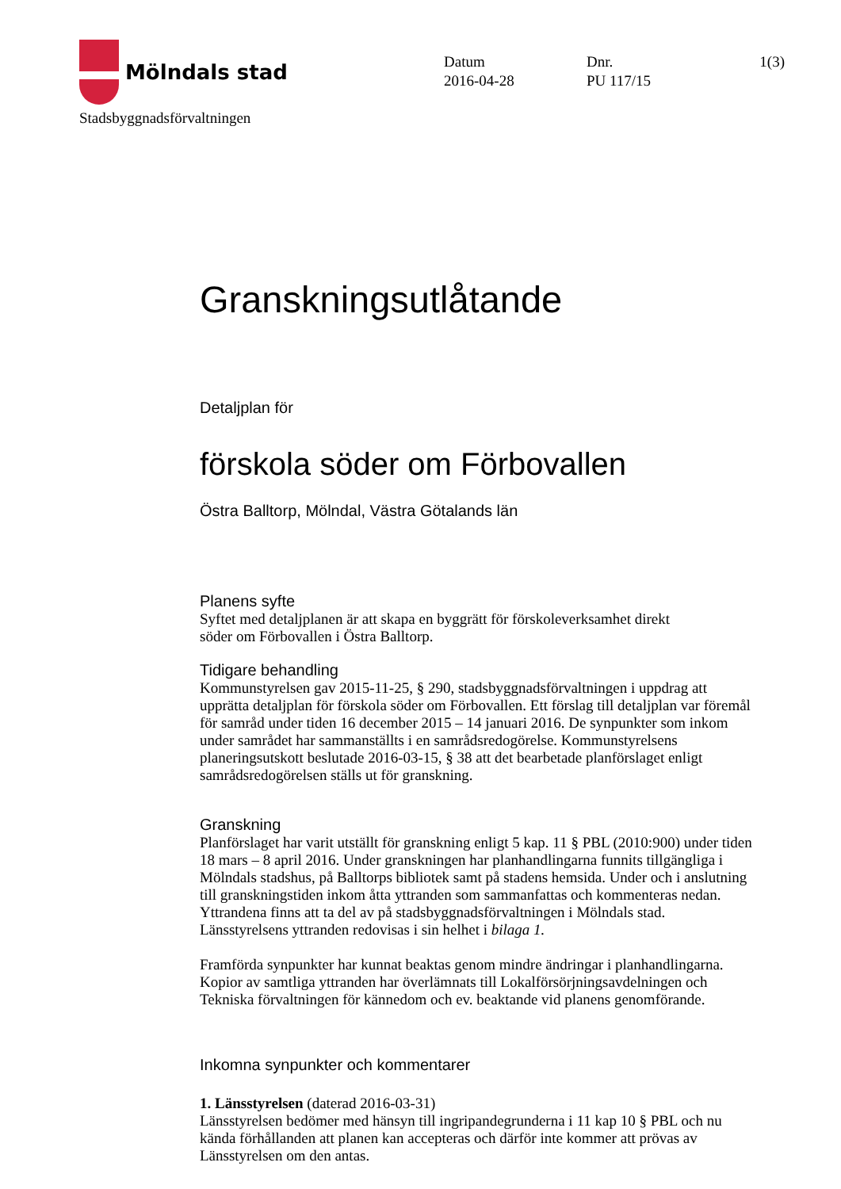Mölndals stad
Stadsbyggnadsförvaltningen
Datum
2016-04-28
Dnr.
PU 117/15
1(3)
Granskningsutlåtande
Detaljplan för
förskola söder om Förbovallen
Östra Balltorp, Mölndal, Västra Götalands län
Planens syfte
Syftet med detaljplanen är att skapa en byggrätt för förskoleverksamhet direkt
söder om Förbovallen i Östra Balltorp.
Tidigare behandling
Kommunstyrelsen gav 2015-11-25, § 290, stadsbyggnadsförvaltningen i uppdrag att upprätta detaljplan för förskola söder om Förbovallen. Ett förslag till detaljplan var föremål för samråd under tiden 16 december 2015 – 14 januari 2016. De synpunkter som inkom under samrådet har sammanställts i en samrådsredogörelse. Kommunstyrelsens planeringsutskott beslutade 2016-03-15, § 38 att det bearbetade planförslaget enligt samrådsredogörelsen ställs ut för granskning.
Granskning
Planförslaget har varit utställt för granskning enligt 5 kap. 11 § PBL (2010:900) under tiden 18 mars – 8 april 2016. Under granskningen har planhandlingarna funnits tillgängliga i Mölndals stadshus, på Balltorps bibliotek samt på stadens hemsida. Under och i anslutning till granskningstiden inkom åtta yttranden som sammanfattas och kommenteras nedan. Yttrandena finns att ta del av på stadsbyggnadsförvaltningen i Mölndals stad. Länsstyrelsens yttranden redovisas i sin helhet i bilaga 1.
Framförda synpunkter har kunnat beaktas genom mindre ändringar i planhandlingarna. Kopior av samtliga yttranden har överlämnats till Lokalförsörjningsavdelningen och Tekniska förvaltningen för kännedom och ev. beaktande vid planens genomförande.
Inkomna synpunkter och kommentarer
1. Länsstyrelsen (daterad 2016-03-31)
Länsstyrelsen bedömer med hänsyn till ingripandegrunderna i 11 kap 10 § PBL och nu kända förhållanden att planen kan accepteras och därför inte kommer att prövas av Länsstyrelsen om den antas.